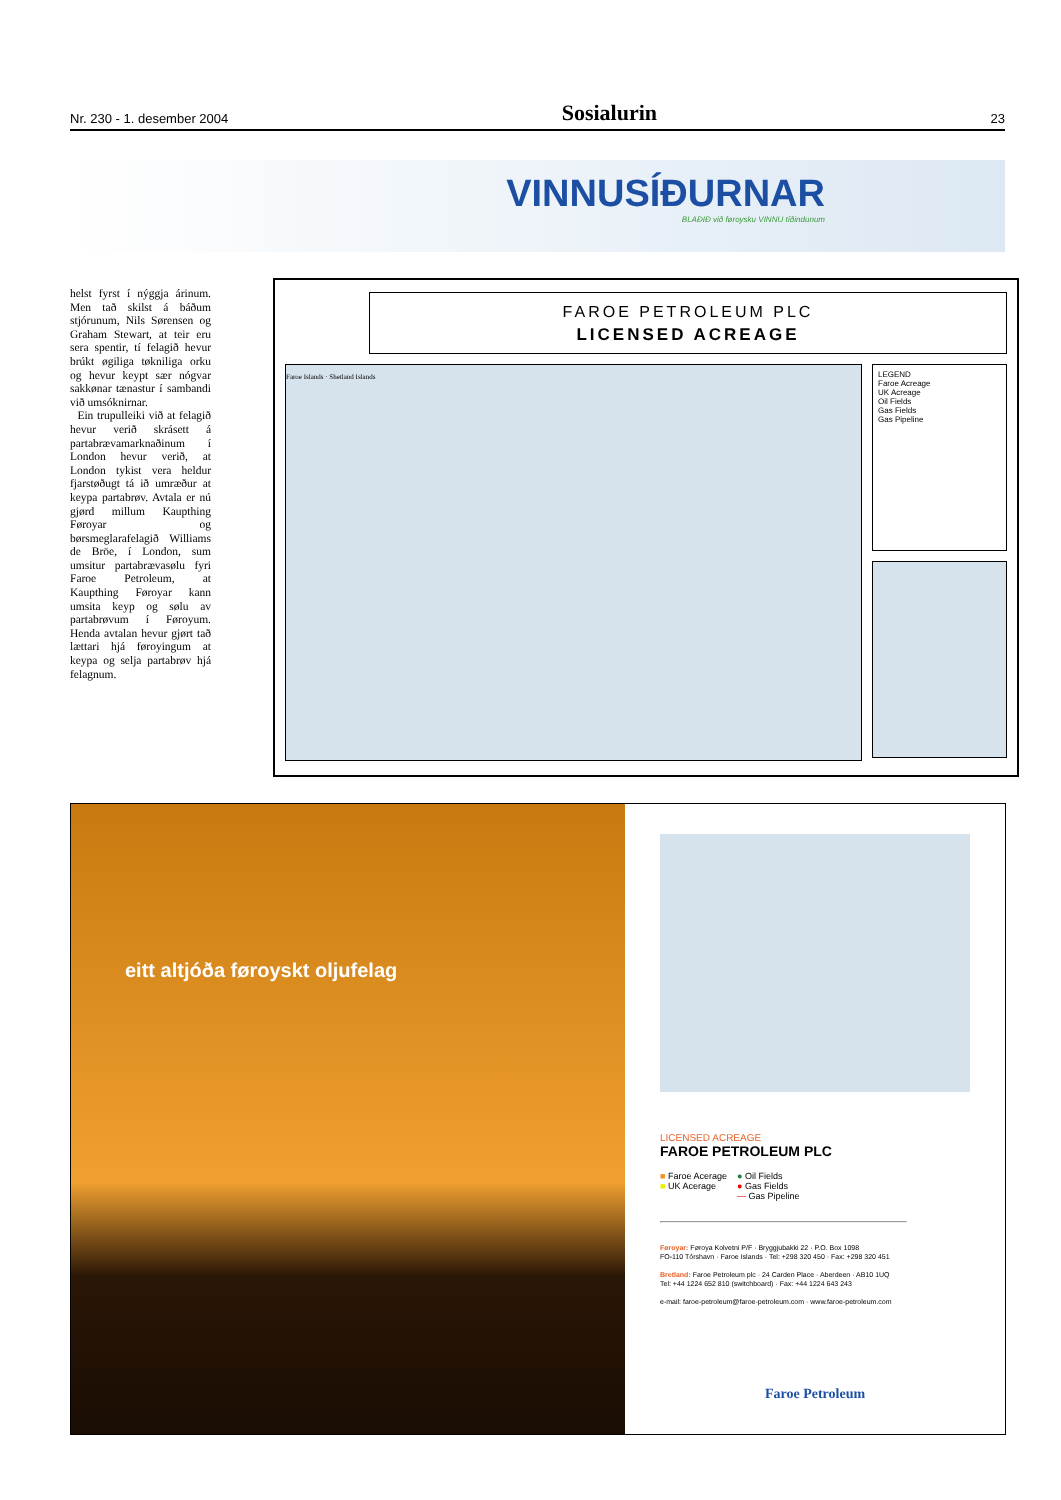Nr. 230 - 1. desember 2004 Sosialurin 23
VINNUSÍÐURNAR
BLAÐIÐ við føroysku VINNU tíðindunum
helst fyrst í nýggja árinum. Men tað skilst á báðum stjórunum, Nils Sørensen og Graham Stewart, at teir eru sera spentir, tí felagið hevur brúkt øgiliga tøkniliga orku og hevur keypt sær nógvar sakkønar tænastur í sambandi við umsóknirnar.
Ein trupulleiki við at felagið hevur verið skrásett á partabrævamarknaðinum í London hevur verið, at London tykist vera heldur fjarstøðugt tá ið umræður at keypa partabrøv. Avtala er nú gjørd millum Kaupthing Føroyar og børsmeglarafelagið Williams de Bröe, í London, sum umsitur partabrævasølu fyri Faroe Petroleum, at Kaupthing Føroyar kann umsita keyp og sølu av partabrøvum í Føroyum. Henda avtalan hevur gjørt tað lættari hjá føroyingum at keypa og selja partabrøv hjá felagnum.
FAROE PETROLEUM PLC
LICENSED ACREAGE
Faroe Islands · Shetland Islands
LEGEND
Faroe Acreage
UK Acreage
Oil Fields
Gas Fields
Gas Pipeline
eitt altjóða føroyskt oljufelag
LICENSED ACREAGE
FAROE PETROLEUM PLC
■ Faroe Acerage
■ UK Acerage
● Oil Fields
● Gas Fields
— Gas Pipeline
Føroyar: Føroya Kolvetni P/F · Bryggjubakki 22 · P.O. Box 1098
FO-110 Tórshavn · Faroe Islands · Tel: +298 320 450 · Fax: +298 320 451
Bretland: Faroe Petroleum plc · 24 Carden Place · Aberdeen · AB10 1UQ
Tel: +44 1224 652 810 (switchboard) · Fax: +44 1224 643 243
e-mail: faroe-petroleum@faroe-petroleum.com · www.faroe-petroleum.com
Faroe Petroleum